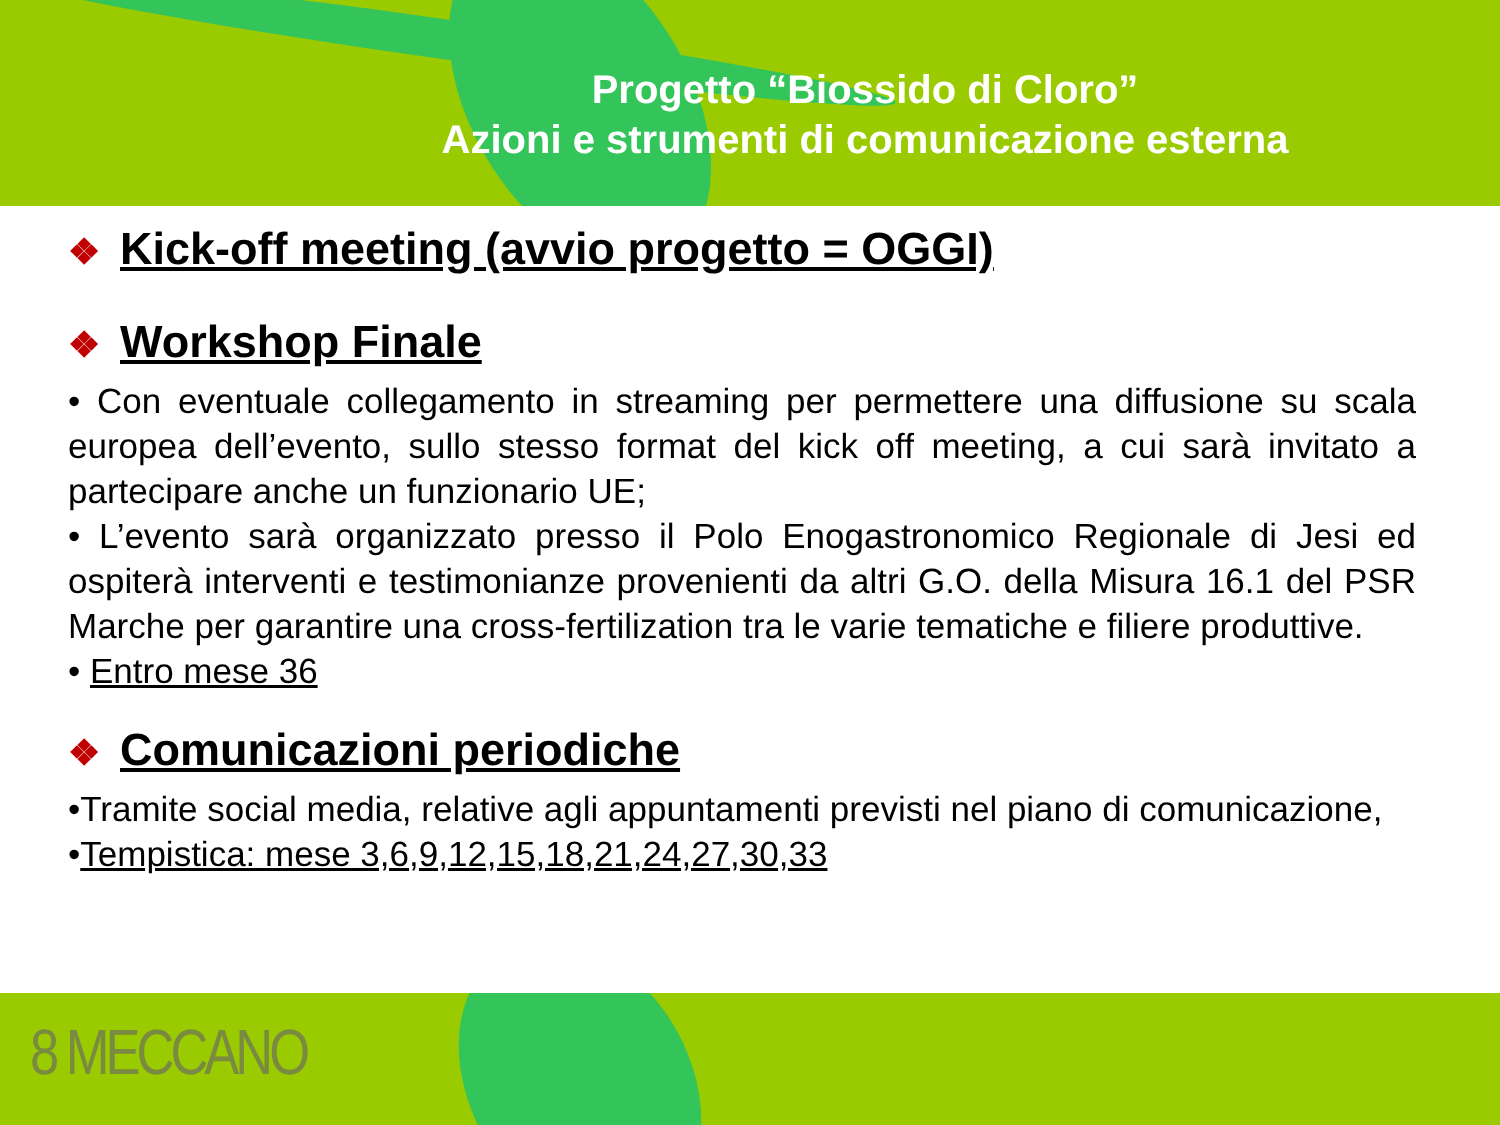Progetto “Biossido di Cloro”
Azioni e strumenti di comunicazione esterna
❖ Kick-off meeting (avvio progetto = OGGI)
❖ Workshop Finale
• Con eventuale collegamento in streaming per permettere una diffusione su scala europea dell’evento, sullo stesso format del kick off meeting, a cui sarà invitato a partecipare anche un funzionario UE;
• L’evento sarà organizzato presso il Polo Enogastronomico Regionale di Jesi ed ospiterà interventi e testimonianze provenienti da altri G.O. della Misura 16.1 del PSR Marche per garantire una cross-fertilization tra le varie tematiche e filiere produttive.
• Entro mese 36
❖ Comunicazioni periodiche
•Tramite social media, relative agli appuntamenti previsti nel piano di comunicazione,
•Tempistica: mese 3,6,9,12,15,18,21,24,27,30,33
8 MECCANO